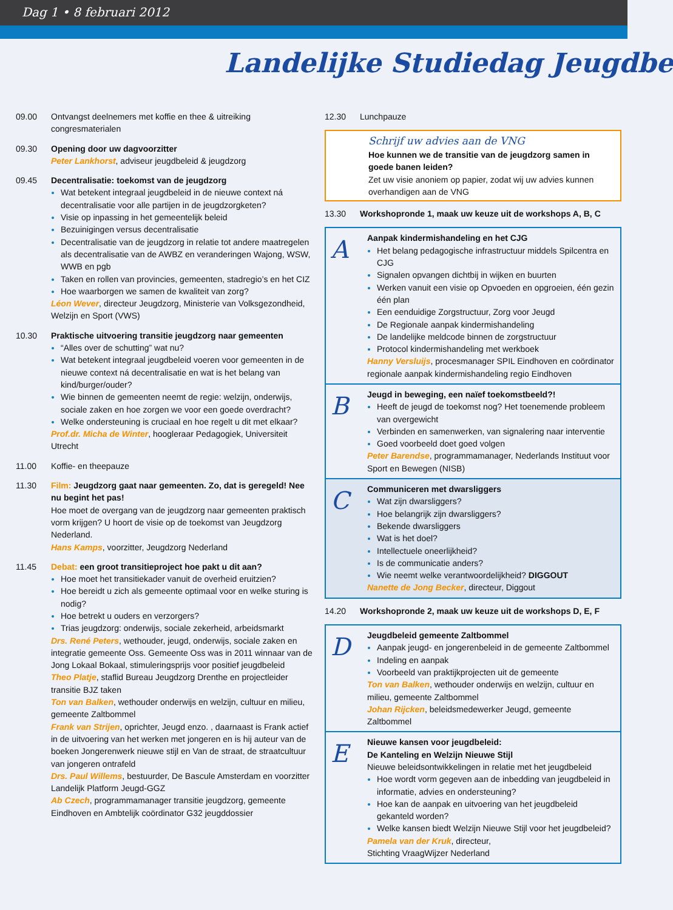Dag 1 • 8 februari 2012
Landelijke Studiedag Jeugdbe
09.00 Ontvangst deelnemers met koffie en thee & uitreiking congresmaterialen
09.30 Opening door uw dagvoorzitter
Peter Lankhorst, adviseur jeugdbeleid & jeugdzorg
09.45 Decentralisatie: toekomst van de jeugdzorg
Wat betekent integraal jeugdbeleid in de nieuwe context ná decentralisatie voor alle partijen in de jeugdzorgketen?
Visie op inpassing in het gemeentelijk beleid
Bezuinigingen versus decentralisatie
Decentralisatie van de jeugdzorg in relatie tot andere maatregelen als decentralisatie van de AWBZ en veranderingen Wajong, WSW, WWB en pgb
Taken en rollen van provincies, gemeenten, stadregio’s en het CIZ
Hoe waarborgen we samen de kwaliteit van zorg?
Léon Wever, directeur Jeugdzorg, Ministerie van Volksgezondheid, Welzijn en Sport (VWS)
10.30 Praktische uitvoering transitie jeugdzorg naar gemeenten
“Alles over de schutting” wat nu?
Wat betekent integraal jeugdbeleid voeren voor gemeenten in de nieuwe context ná decentralisatie en wat is het belang van kind/burger/ouder?
Wie binnen de gemeenten neemt de regie: welzijn, onderwijs, sociale zaken en hoe zorgen we voor een goede overdracht?
Welke ondersteuning is cruciaal en hoe regelt u dit met elkaar?
Prof.dr. Micha de Winter, hoogleraar Pedagogiek, Universiteit Utrecht
11.00 Koffie- en theepauze
11.30 Film: Jeugdzorg gaat naar gemeenten. Zo, dat is geregeld! Nee nu begint het pas!
Hoe moet de overgang van de jeugdzorg naar gemeenten praktisch vorm krijgen? U hoort de visie op de toekomst van Jeugdzorg Nederland.
Hans Kamps, voorzitter, Jeugdzorg Nederland
11.45 Debat: een groot transitieproject hoe pakt u dit aan?
Hoe moet het transitiekader vanuit de overheid eruitzien?
Hoe bereidt u zich als gemeente optimaal voor en welke sturing is nodig?
Hoe betrekt u ouders en verzorgers?
Trias jeugdzorg: onderwijs, sociale zekerheid, arbeidsmarkt
Drs. René Peters, wethouder, jeugd, onderwijs, sociale zaken en integratie gemeente Oss. Gemeente Oss was in 2011 winnaar van de Jong Lokaal Bokaal, stimuleringsprijs voor positief jeugdbeleid
Theo Platje, staflid Bureau Jeugdzorg Drenthe en projectleider transitie BJZ taken
Ton van Balken, wethouder onderwijs en welzijn, cultuur en milieu, gemeente Zaltbommel
Frank van Strijen, oprichter, Jeugd enzo. , daarnaast is Frank actief in de uitvoering van het werken met jongeren en is hij auteur van de boeken Jongerenwerk nieuwe stijl en Van de straat, de straatcultuur van jongeren ontrafeld
Drs. Paul Willems, bestuurder, De Bascule Amsterdam en voorzitter Landelijk Platform Jeugd-GGZ
Ab Czech, programmamanager transitie jeugdzorg, gemeente Eindhoven en Ambtelijk coördinator G32 jeugddossier
12.30 Lunchpauze
Schrijf uw advies aan de VNG
Hoe kunnen we de transitie van de jeugdzorg samen in goede banen leiden?
Zet uw visie anoniem op papier, zodat wij uw advies kunnen overhandigen aan de VNG
13.30 Workshopronde 1, maak uw keuze uit de workshops A, B, C
A
Aanpak kindermishandeling en het CJG
Het belang pedagogische infrastructuur middels Spilcentra en CJG
Signalen opvangen dichtbij in wijken en buurten
Werken vanuit een visie op Opvoeden en opgroeien, één gezin één plan
Een eenduidige Zorgstructuur, Zorg voor Jeugd
De Regionale aanpak kindermishandeling
De landelijke meldcode binnen de zorgstructuur
Protocol kindermishandeling met werkboek
Hanny Versluijs, procesmanager SPIL Eindhoven en coördinator regionale aanpak kindermishandeling regio Eindhoven
B
Jeugd in beweging, een naïef toekomstbeeld?!
Heeft de jeugd de toekomst nog? Het toenemende probleem van overgewicht
Verbinden en samenwerken, van signalering naar interventie
Goed voorbeeld doet goed volgen
Peter Barendse, programmamanager, Nederlands Instituut voor Sport en Bewegen (NISB)
C
Communiceren met dwarsliggers
Wat zijn dwarsliggers?
Hoe belangrijk zijn dwarsliggers?
Bekende dwarsliggers
Wat is het doel?
Intellectuele oneerlijkheid?
Is de communicatie anders?
Wie neemt welke verantwoordelijkheid? DIGGOUT
Nanette de Jong Becker, directeur, Diggout
14.20 Workshopronde 2, maak uw keuze uit de workshops D, E, F
D
Jeugdbeleid gemeente Zaltbommel
Aanpak jeugd- en jongerenbeleid in de gemeente Zaltbommel
Indeling en aanpak
Voorbeeld van praktijkprojecten uit de gemeente
Ton van Balken, wethouder onderwijs en welzijn, cultuur en milieu, gemeente Zaltbommel
Johan Rijcken, beleidsmedewerker Jeugd, gemeente Zaltbommel
E
Nieuwe kansen voor jeugdbeleid:
De Kanteling en Welzijn Nieuwe Stijl
Nieuwe beleidsontwikkelingen in relatie met het jeugdbeleid
Hoe wordt vorm gegeven aan de inbedding van jeugdbeleid in informatie, advies en ondersteuning?
Hoe kan de aanpak en uitvoering van het jeugdbeleid gekanteld worden?
Welke kansen biedt Welzijn Nieuwe Stijl voor het jeugdbeleid?
Pamela van der Kruk, directeur,
Stichting VraagWijzer Nederland